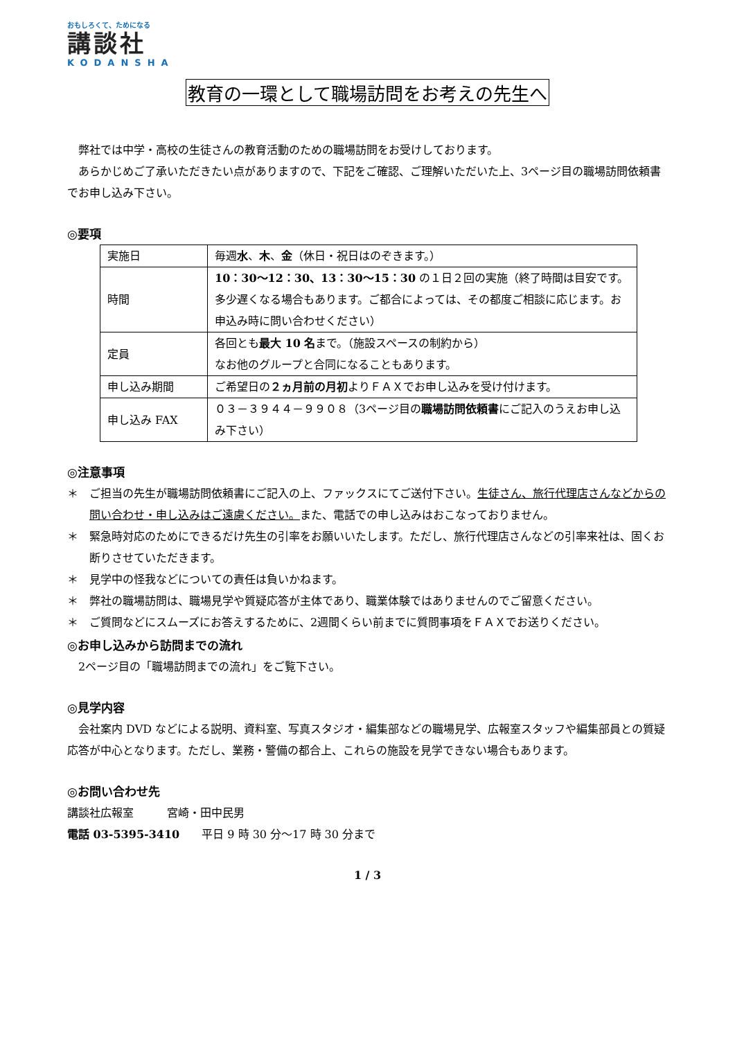おもしろくて、ためになる
講談社
KODANSHA
教育の一環として職場訪問をお考えの先生へ
　弊社では中学・高校の生徒さんの教育活動のための職場訪問をお受けしております。
　あらかじめご了承いただきたい点がありますので、下記をご確認、ご理解いただいた上、3ページ目の職場訪問依頼書でお申し込み下さい。
◎要項
| 実施日 | 毎週 水 、 木 、 金 （休日・祝日はのぞきます。） |
| 時間 | 10：30～12：30、13：30～15：30 の１日２回の実施（終了時間は目安です。多少遅くなる場合もあります。ご都合によっては、その都度ご相談に応じます。お申込み時に問い合わせください） |
| 定員 | 各回とも 最大 10 名 まで。（施設スペースの制約から） なお他のグループと合同になることもあります。 |
| 申し込み期間 | ご希望日の ２ヵ月前の月初 よりＦＡＸでお申し込みを受け付けます。 |
| 申し込み FAX | ０３－３９４４－９９０８（3ページ目の 職場訪問依頼書 にご記入のうえお申し込み下さい） |
◎注意事項
＊ ご担当の先生が職場訪問依頼書にご記入の上、ファックスにてご送付下さい。生徒さん、旅行代理店さんなどからの問い合わせ・申し込みはご遠慮ください。また、電話での申し込みはおこなっておりません。
＊ 緊急時対応のためにできるだけ先生の引率をお願いいたします。ただし、旅行代理店さんなどの引率来社は、固くお断りさせていただきます。
＊ 見学中の怪我などについての責任は負いかねます。
＊ 弊社の職場訪問は、職場見学や質疑応答が主体であり、職業体験ではありませんのでご留意ください。
＊ ご質問などにスムーズにお答えするために、2週間くらい前までに質問事項をＦＡＸでお送りください。
◎お申し込みから訪問までの流れ
　2ページ目の「職場訪問までの流れ」をご覧下さい。
◎見学内容
　会社案内 DVD などによる説明、資料室、写真スタジオ・編集部などの職場見学、広報室スタッフや編集部員との質疑応答が中心となります。ただし、業務・警備の都合上、これらの施設を見学できない場合もあります。
◎お問い合わせ先
講談社広報室　　　宮崎・田中民男
電話 03-5395-3410　　平日 9 時 30 分～17 時 30 分まで
1 / 3